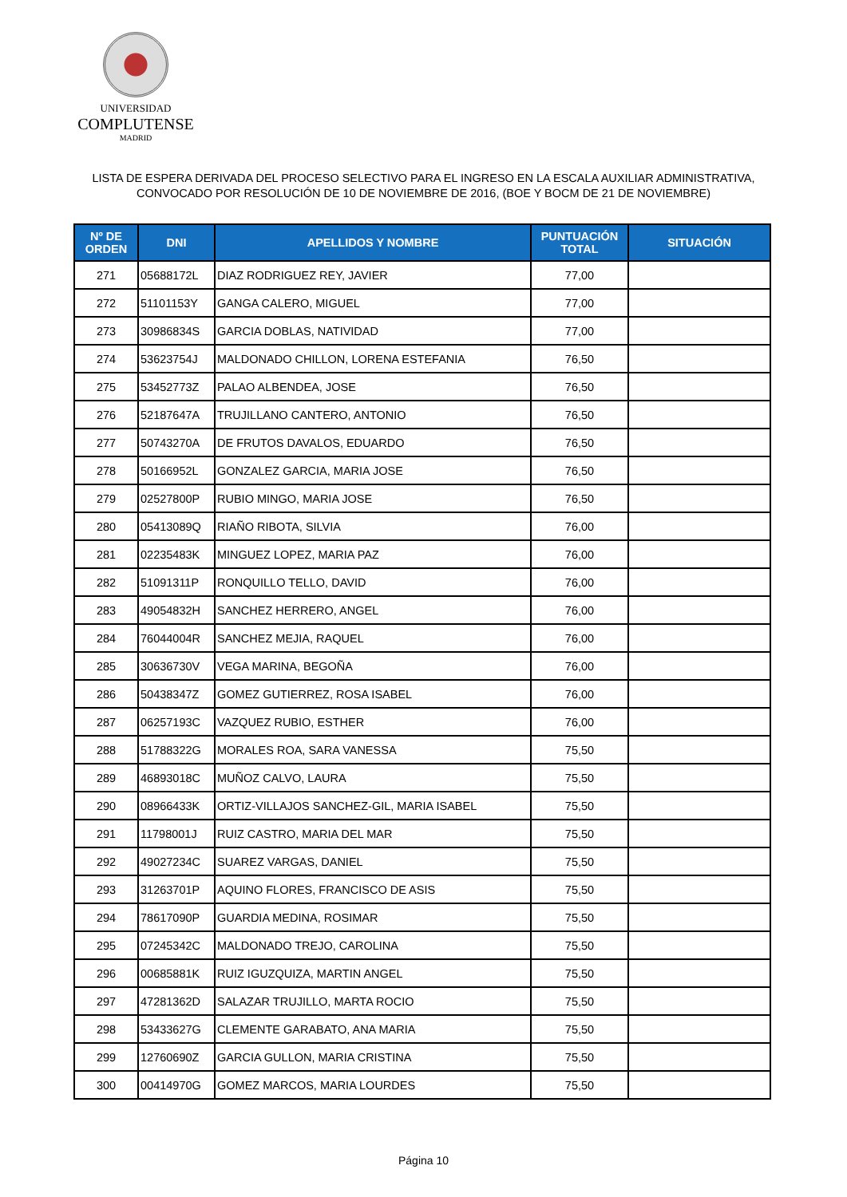UNIVERSIDAD
COMPLUTENSE
MADRID
LISTA DE ESPERA DERIVADA DEL PROCESO SELECTIVO PARA EL INGRESO EN LA ESCALA AUXILIAR ADMINISTRATIVA,
CONVOCADO POR RESOLUCIÓN DE 10 DE NOVIEMBRE DE 2016, (BOE Y BOCM DE 21 DE NOVIEMBRE)
| Nº DE ORDEN | DNI | APELLIDOS Y NOMBRE | PUNTUACIÓN TOTAL | SITUACIÓN |
| --- | --- | --- | --- | --- |
| 271 | 05688172L | DIAZ RODRIGUEZ REY, JAVIER | 77,00 | |
| 272 | 51101153Y | GANGA CALERO, MIGUEL | 77,00 | |
| 273 | 30986834S | GARCIA DOBLAS, NATIVIDAD | 77,00 | |
| 274 | 53623754J | MALDONADO CHILLON, LORENA ESTEFANIA | 76,50 | |
| 275 | 53452773Z | PALAO ALBENDEA, JOSE | 76,50 | |
| 276 | 52187647A | TRUJILLANO CANTERO, ANTONIO | 76,50 | |
| 277 | 50743270A | DE FRUTOS DAVALOS, EDUARDO | 76,50 | |
| 278 | 50166952L | GONZALEZ GARCIA, MARIA JOSE | 76,50 | |
| 279 | 02527800P | RUBIO MINGO, MARIA JOSE | 76,50 | |
| 280 | 05413089Q | RIAÑO RIBOTA, SILVIA | 76,00 | |
| 281 | 02235483K | MINGUEZ LOPEZ, MARIA PAZ | 76,00 | |
| 282 | 51091311P | RONQUILLO TELLO, DAVID | 76,00 | |
| 283 | 49054832H | SANCHEZ HERRERO, ANGEL | 76,00 | |
| 284 | 76044004R | SANCHEZ MEJIA, RAQUEL | 76,00 | |
| 285 | 30636730V | VEGA MARINA, BEGOÑA | 76,00 | |
| 286 | 50438347Z | GOMEZ GUTIERREZ, ROSA ISABEL | 76,00 | |
| 287 | 06257193C | VAZQUEZ RUBIO, ESTHER | 76,00 | |
| 288 | 51788322G | MORALES ROA, SARA VANESSA | 75,50 | |
| 289 | 46893018C | MUÑOZ CALVO, LAURA | 75,50 | |
| 290 | 08966433K | ORTIZ-VILLAJOS SANCHEZ-GIL, MARIA ISABEL | 75,50 | |
| 291 | 11798001J | RUIZ CASTRO, MARIA DEL MAR | 75,50 | |
| 292 | 49027234C | SUAREZ VARGAS, DANIEL | 75,50 | |
| 293 | 31263701P | AQUINO FLORES, FRANCISCO DE ASIS | 75,50 | |
| 294 | 78617090P | GUARDIA MEDINA, ROSIMAR | 75,50 | |
| 295 | 07245342C | MALDONADO TREJO, CAROLINA | 75,50 | |
| 296 | 00685881K | RUIZ IGUZQUIZA, MARTIN ANGEL | 75,50 | |
| 297 | 47281362D | SALAZAR TRUJILLO, MARTA ROCIO | 75,50 | |
| 298 | 53433627G | CLEMENTE GARABATO, ANA MARIA | 75,50 | |
| 299 | 12760690Z | GARCIA GULLON, MARIA CRISTINA | 75,50 | |
| 300 | 00414970G | GOMEZ MARCOS, MARIA LOURDES | 75,50 | |
Página 10